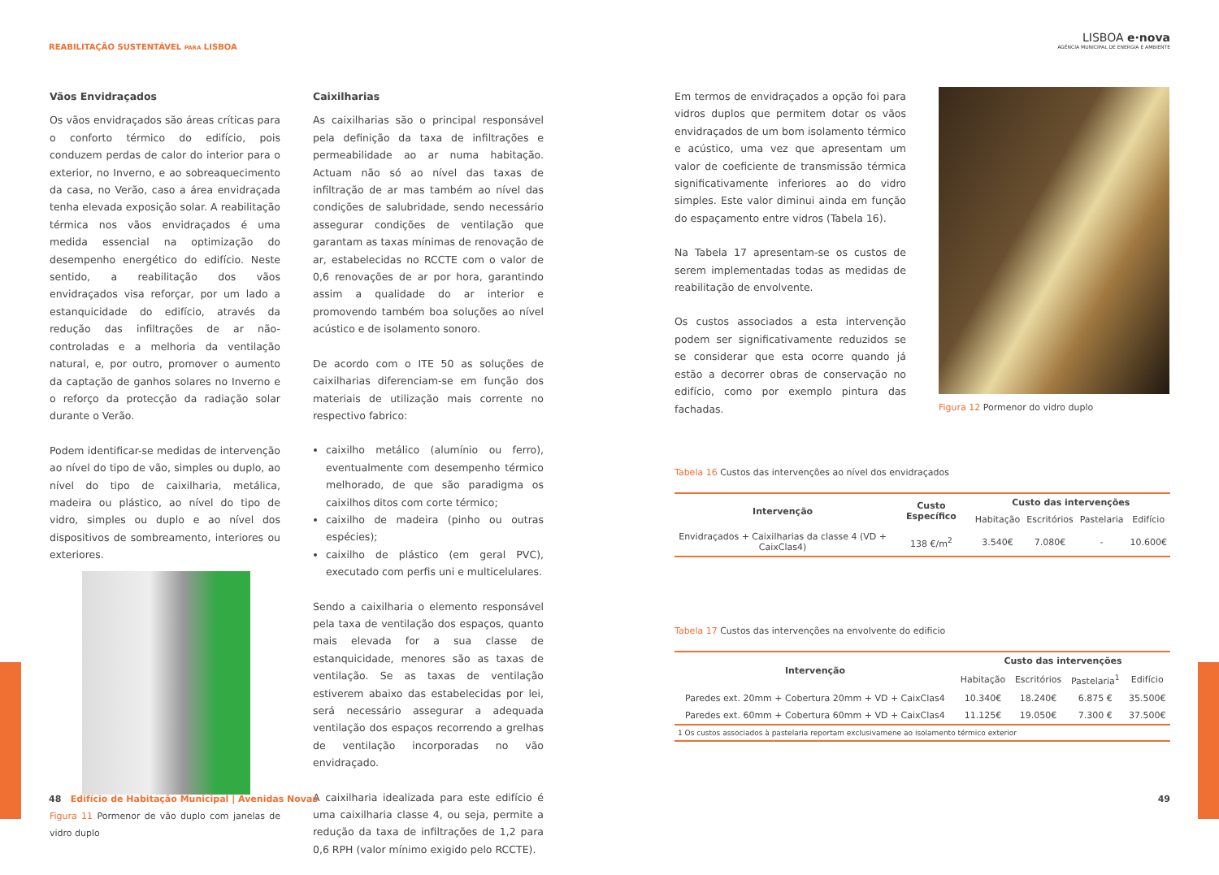REABILITAÇÃO SUSTENTÁVEL PARA LISBOA
LISBOA e·nova
AGÊNCIA MUNICIPAL DE ENERGIA E AMBIENTE
Vãos Envidraçados
Os vãos envidraçados são áreas críticas para o conforto térmico do edifício, pois conduzem perdas de calor do interior para o exterior, no Inverno, e ao sobreaquecimento da casa, no Verão, caso a área envidraçada tenha elevada exposição solar. A reabilitação térmica nos vãos envidraçados é uma medida essencial na optimização do desempenho energético do edifício. Neste sentido, a reabilitação dos vãos envidraçados visa reforçar, por um lado a estanquicidade do edifício, através da redução das infiltrações de ar não-controladas e a melhoria da ventilação natural, e, por outro, promover o aumento da captação de ganhos solares no Inverno e o reforço da protecção da radiação solar durante o Verão.
Podem identificar-se medidas de intervenção ao nível do tipo de vão, simples ou duplo, ao nível do tipo de caixilharia, metálica, madeira ou plástico, ao nível do tipo de vidro, simples ou duplo e ao nível dos dispositivos de sombreamento, interiores ou exteriores.
Figura 11 Pormenor de vão duplo com janelas de vidro duplo
Caixilharias
As caixilharias são o principal responsável pela definição da taxa de infiltrações e permeabilidade ao ar numa habitação. Actuam não só ao nível das taxas de infiltração de ar mas também ao nível das condições de salubridade, sendo necessário assegurar condições de ventilação que garantam as taxas mínimas de renovação de ar, estabelecidas no RCCTE com o valor de 0,6 renovações de ar por hora, garantindo assim a qualidade do ar interior e promovendo também boa soluções ao nível acústico e de isolamento sonoro.
De acordo com o ITE 50 as soluções de caixilharias diferenciam-se em função dos materiais de utilização mais corrente no respectivo fabrico:
caixilho metálico (alumínio ou ferro), eventualmente com desempenho térmico melhorado, de que são paradigma os caixilhos ditos com corte térmico;
caixilho de madeira (pinho ou outras espécies);
caixilho de plástico (em geral PVC), executado com perfis uni e multicelulares.
Sendo a caixilharia o elemento responsável pela taxa de ventilação dos espaços, quanto mais elevada for a sua classe de estanquicidade, menores são as taxas de ventilação. Se as taxas de ventilação estiverem abaixo das estabelecidas por lei, será necessário assegurar a adequada ventilação dos espaços recorrendo a grelhas de ventilação incorporadas no vão envidraçado.
A caixilharia idealizada para este edifício é uma caixilharia classe 4, ou seja, permite a redução da taxa de infiltrações de 1,2 para 0,6 RPH (valor mínimo exigido pelo RCCTE).
Em termos de envidraçados a opção foi para vidros duplos que permitem dotar os vãos envidraçados de um bom isolamento térmico e acústico, uma vez que apresentam um valor de coeficiente de transmissão térmica significativamente inferiores ao do vidro simples. Este valor diminui ainda em função do espaçamento entre vidros (Tabela 16).
Na Tabela 17 apresentam-se os custos de serem implementadas todas as medidas de reabilitação de envolvente.
Os custos associados a esta intervenção podem ser significativamente reduzidos se se considerar que esta ocorre quando já estão a decorrer obras de conservação no edifício, como por exemplo pintura das fachadas.
Figura 12 Pormenor do vidro duplo
Tabela 16 Custos das intervenções ao nível dos envidraçados
| Intervenção | Custo Específico | Custo das intervenções | | | |
| --- | --- | --- | --- | --- | --- |
| | | Habitação | Escritórios | Pastelaria | Edifício |
| Envidraçados + Caixilharias da classe 4 (VD + CaixClas4) | 138 €/m<sup>2</sup> | 3.540€ | 7.080€ | - | 10.600€ |
Tabela 17 Custos das intervenções na envolvente do edificio
| Intervenção | Custo das intervenções | | | |
| --- | --- | --- | --- | --- |
| | Habitação | Escritórios | Pastelaria<sup>1</sup> | Edifício |
| Paredes ext. 20mm + Cobertura 20mm + VD + CaixClas4 | 10.340€ | 18.240€ | 6.875 € | 35.500€ |
| Paredes ext. 60mm + Cobertura 60mm + VD + CaixClas4 | 11.125€ | 19.050€ | 7.300 € | 37.500€ |
| 1 Os custos associados à pastelaria reportam exclusivamene ao isolamento térmico exterior | | | | |
48 Edifício de Habitação Municipal | Avenidas Novas
49